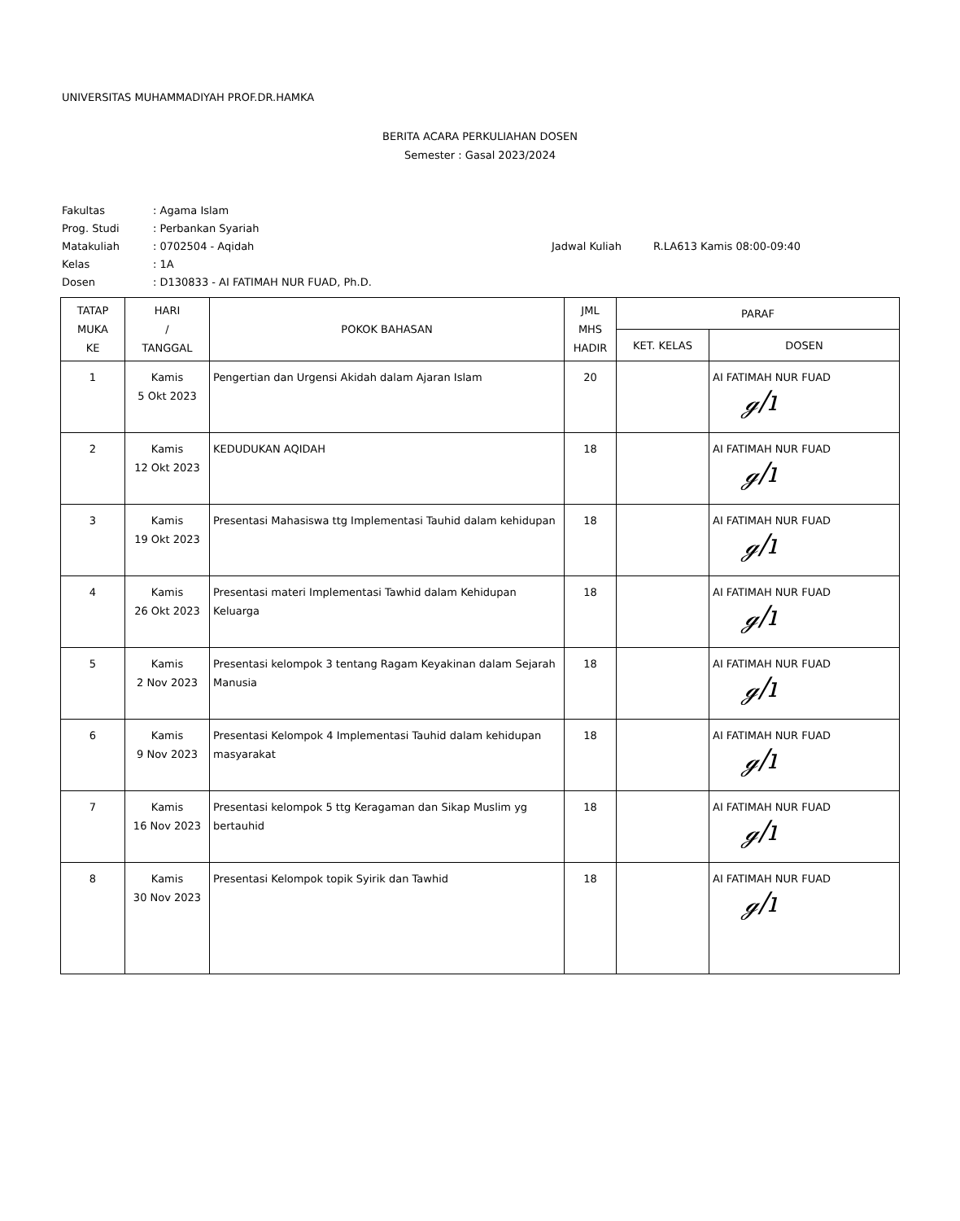UNIVERSITAS MUHAMMADIYAH PROF.DR.HAMKA
BERITA ACARA PERKULIAHAN DOSEN
Semester : Gasal 2023/2024
Fakultas: Agama Islam
Prog. Studi: Perbankan Syariah
Matakuliah: 0702504 - Aqidah Jadwal Kuliah R.LA613 Kamis 08:00-09:40
Kelas: 1A
Dosen: D130833 - AI FATIMAH NUR FUAD, Ph.D.
| TATAP MUKA KE | HARI / TANGGAL | POKOK BAHASAN | JML MHS HADIR | PARAF | |
| --- | --- | --- | --- | --- | --- |
| | | | | KET. KELAS | DOSEN |
| 1 | Kamis 5 Okt 2023 | Pengertian dan Urgensi Akidah dalam Ajaran Islam | 20 | | AI FATIMAH NUR FUAD ℊ/ı |
| 2 | Kamis 12 Okt 2023 | KEDUDUKAN AQIDAH | 18 | | AI FATIMAH NUR FUAD ℊ/ı |
| 3 | Kamis 19 Okt 2023 | Presentasi Mahasiswa ttg Implementasi Tauhid dalam kehidupan | 18 | | AI FATIMAH NUR FUAD ℊ/ı |
| 4 | Kamis 26 Okt 2023 | Presentasi materi Implementasi Tawhid dalam Kehidupan Keluarga | 18 | | AI FATIMAH NUR FUAD ℊ/ı |
| 5 | Kamis 2 Nov 2023 | Presentasi kelompok 3 tentang Ragam Keyakinan dalam Sejarah Manusia | 18 | | AI FATIMAH NUR FUAD ℊ/ı |
| 6 | Kamis 9 Nov 2023 | Presentasi Kelompok 4 Implementasi Tauhid dalam kehidupan masyarakat | 18 | | AI FATIMAH NUR FUAD ℊ/ı |
| 7 | Kamis 16 Nov 2023 | Presentasi kelompok 5 ttg Keragaman dan Sikap Muslim yg bertauhid | 18 | | AI FATIMAH NUR FUAD ℊ/ı |
| 8 | Kamis 30 Nov 2023 | Presentasi Kelompok topik Syirik dan Tawhid | 18 | | AI FATIMAH NUR FUAD ℊ/ı |